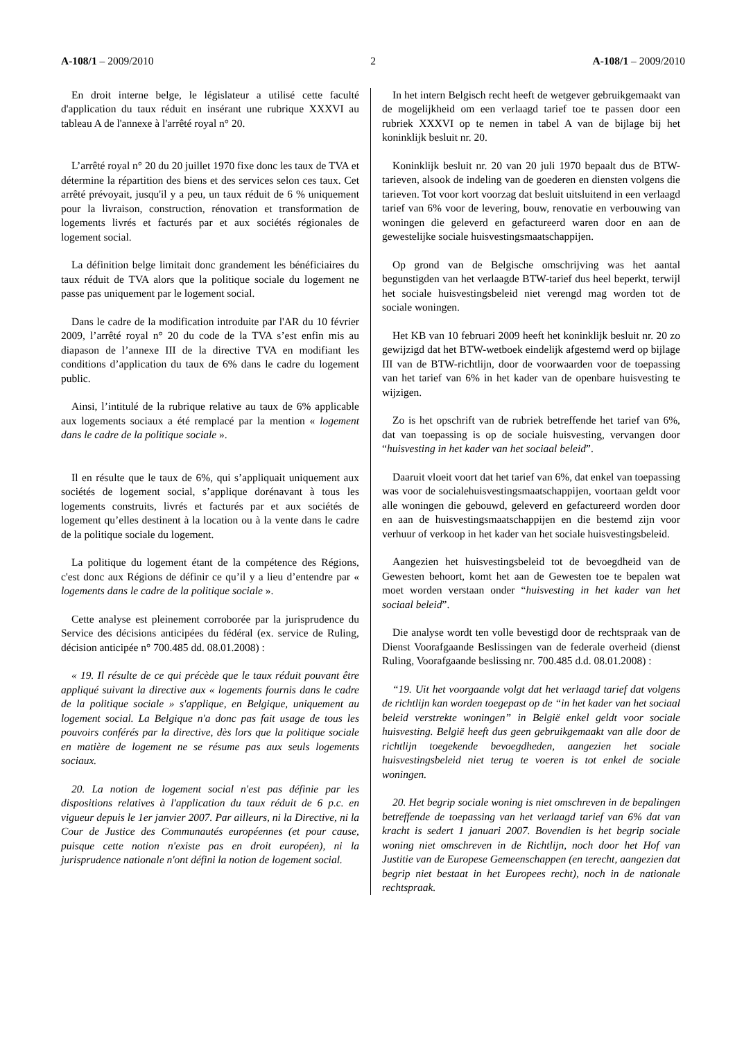A-108/1 – 2009/2010 2 A-108/1 – 2009/2010
En droit interne belge, le législateur a utilisé cette faculté d'application du taux réduit en insérant une rubrique XXXVI au tableau A de l'annexe à l'arrêté royal n° 20.
L’arrêté royal n° 20 du 20 juillet 1970 fixe donc les taux de TVA et détermine la répartition des biens et des services selon ces taux. Cet arrêté prévoyait, jusqu'il y a peu, un taux réduit de 6 % uniquement pour la livraison, construction, rénovation et transformation de logements livrés et facturés par et aux sociétés régionales de logement social.
La définition belge limitait donc grandement les bénéficiaires du taux réduit de TVA alors que la politique sociale du logement ne passe pas uniquement par le logement social.
Dans le cadre de la modification introduite par l'AR du 10 février 2009, l’arrêté royal n° 20 du code de la TVA s’est enfin mis au diapason de l’annexe III de la directive TVA en modifiant les conditions d’application du taux de 6% dans le cadre du logement public.
Ainsi, l’intitulé de la rubrique relative au taux de 6% applicable aux logements sociaux a été remplacé par la mention « logement dans le cadre de la politique sociale ».
Il en résulte que le taux de 6%, qui s’appliquait uniquement aux sociétés de logement social, s’applique dorénavant à tous les logements construits, livrés et facturés par et aux sociétés de logement qu’elles destinent à la location ou à la vente dans le cadre de la politique sociale du logement.
La politique du logement étant de la compétence des Régions, c'est donc aux Régions de définir ce qu’il y a lieu d’entendre par « logements dans le cadre de la politique sociale ».
Cette analyse est pleinement corroborée par la jurisprudence du Service des décisions anticipées du fédéral (ex. service de Ruling, décision anticipée n° 700.485 dd. 08.01.2008) :
« 19. Il résulte de ce qui précède que le taux réduit pouvant être appliqué suivant la directive aux « logements fournis dans le cadre de la politique sociale » s'applique, en Belgique, uniquement au logement social. La Belgique n'a donc pas fait usage de tous les pouvoirs conférés par la directive, dès lors que la politique sociale en matière de logement ne se résume pas aux seuls logements sociaux.
20. La notion de logement social n'est pas définie par les dispositions relatives à l'application du taux réduit de 6 p.c. en vigueur depuis le 1er janvier 2007. Par ailleurs, ni la Directive, ni la Cour de Justice des Communautés européennes (et pour cause, puisque cette notion n'existe pas en droit européen), ni la jurisprudence nationale n'ont défini la notion de logement social.
In het intern Belgisch recht heeft de wetgever gebruikgemaakt van de mogelijkheid om een verlaagd tarief toe te passen door een rubriek XXXVI op te nemen in tabel A van de bijlage bij het koninklijk besluit nr. 20.
Koninklijk besluit nr. 20 van 20 juli 1970 bepaalt dus de BTW-tarieven, alsook de indeling van de goederen en diensten volgens die tarieven. Tot voor kort voorzag dat besluit uitsluitend in een verlaagd tarief van 6% voor de levering, bouw, renovatie en verbouwing van woningen die geleverd en gefactureerd waren door en aan de gewestelijke sociale huisvestingsmaatschappijen.
Op grond van de Belgische omschrijving was het aantal begunstigden van het verlaagde BTW-tarief dus heel beperkt, terwijl het sociale huisvestingsbeleid niet verengd mag worden tot de sociale woningen.
Het KB van 10 februari 2009 heeft het koninklijk besluit nr. 20 zo gewijzigd dat het BTW-wetboek eindelijk afgestemd werd op bijlage III van de BTW-richtlijn, door de voorwaarden voor de toepassing van het tarief van 6% in het kader van de openbare huisvesting te wijzigen.
Zo is het opschrift van de rubriek betreffende het tarief van 6%, dat van toepassing is op de sociale huisvesting, vervangen door “huisvesting in het kader van het sociaal beleid”.
Daaruit vloeit voort dat het tarief van 6%, dat enkel van toepassing was voor de socialehuisvestingsmaatschappijen, voortaan geldt voor alle woningen die gebouwd, geleverd en gefactureerd worden door en aan de huisvestingsmaatschappijen en die bestemd zijn voor verhuur of verkoop in het kader van het sociale huisvestingsbeleid.
Aangezien het huisvestingsbeleid tot de bevoegdheid van de Gewesten behoort, komt het aan de Gewesten toe te bepalen wat moet worden verstaan onder “huisvesting in het kader van het sociaal beleid”.
Die analyse wordt ten volle bevestigd door de rechtspraak van de Dienst Voorafgaande Beslissingen van de federale overheid (dienst Ruling, Voorafgaande beslissing nr. 700.485 d.d. 08.01.2008) :
“19. Uit het voorgaande volgt dat het verlaagd tarief dat volgens de richtlijn kan worden toegepast op de “in het kader van het sociaal beleid verstrekte woningen” in België enkel geldt voor sociale huisvesting. België heeft dus geen gebruikgemaakt van alle door de richtlijn toegekende bevoegdheden, aangezien het sociale huisvestingsbeleid niet terug te voeren is tot enkel de sociale woningen.
20. Het begrip sociale woning is niet omschreven in de bepalingen betreffende de toepassing van het verlaagd tarief van 6% dat van kracht is sedert 1 januari 2007. Bovendien is het begrip sociale woning niet omschreven in de Richtlijn, noch door het Hof van Justitie van de Europese Gemeenschappen (en terecht, aangezien dat begrip niet bestaat in het Europees recht), noch in de nationale rechtspraak.